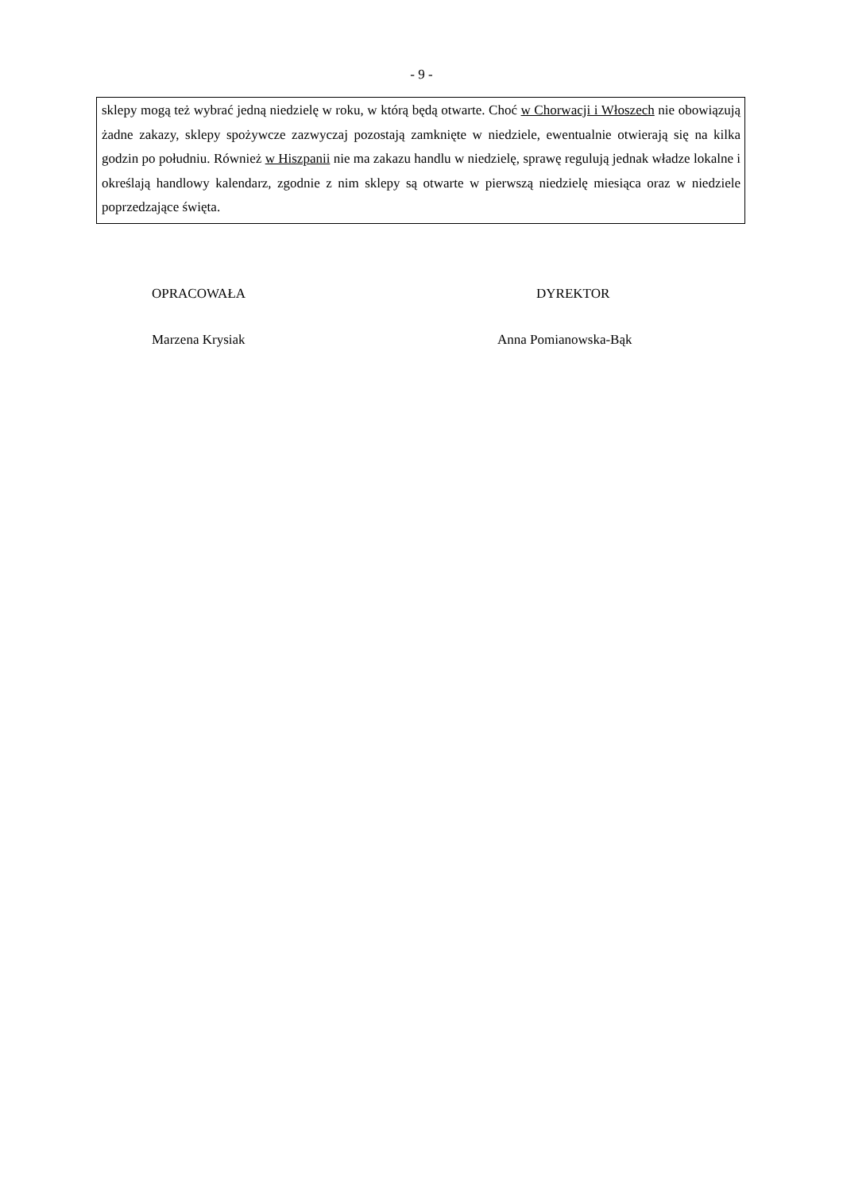- 9 -
sklepy mogą też wybrać jedną niedzielę w roku, w którą będą otwarte. Choć w Chorwacji i Włoszech nie obowiązują żadne zakazy, sklepy spożywcze zazwyczaj pozostają zamknięte w niedziele, ewentualnie otwierają się na kilka godzin po południu. Również w Hiszpanii nie ma zakazu handlu w niedzielę, sprawę regulują jednak władze lokalne i określają handlowy kalendarz, zgodnie z nim sklepy są otwarte w pierwszą niedzielę miesiąca oraz w niedziele poprzedzające święta.
OPRACOWAŁA
Marzena Krysiak
DYREKTOR
Anna Pomianowska-Bąk